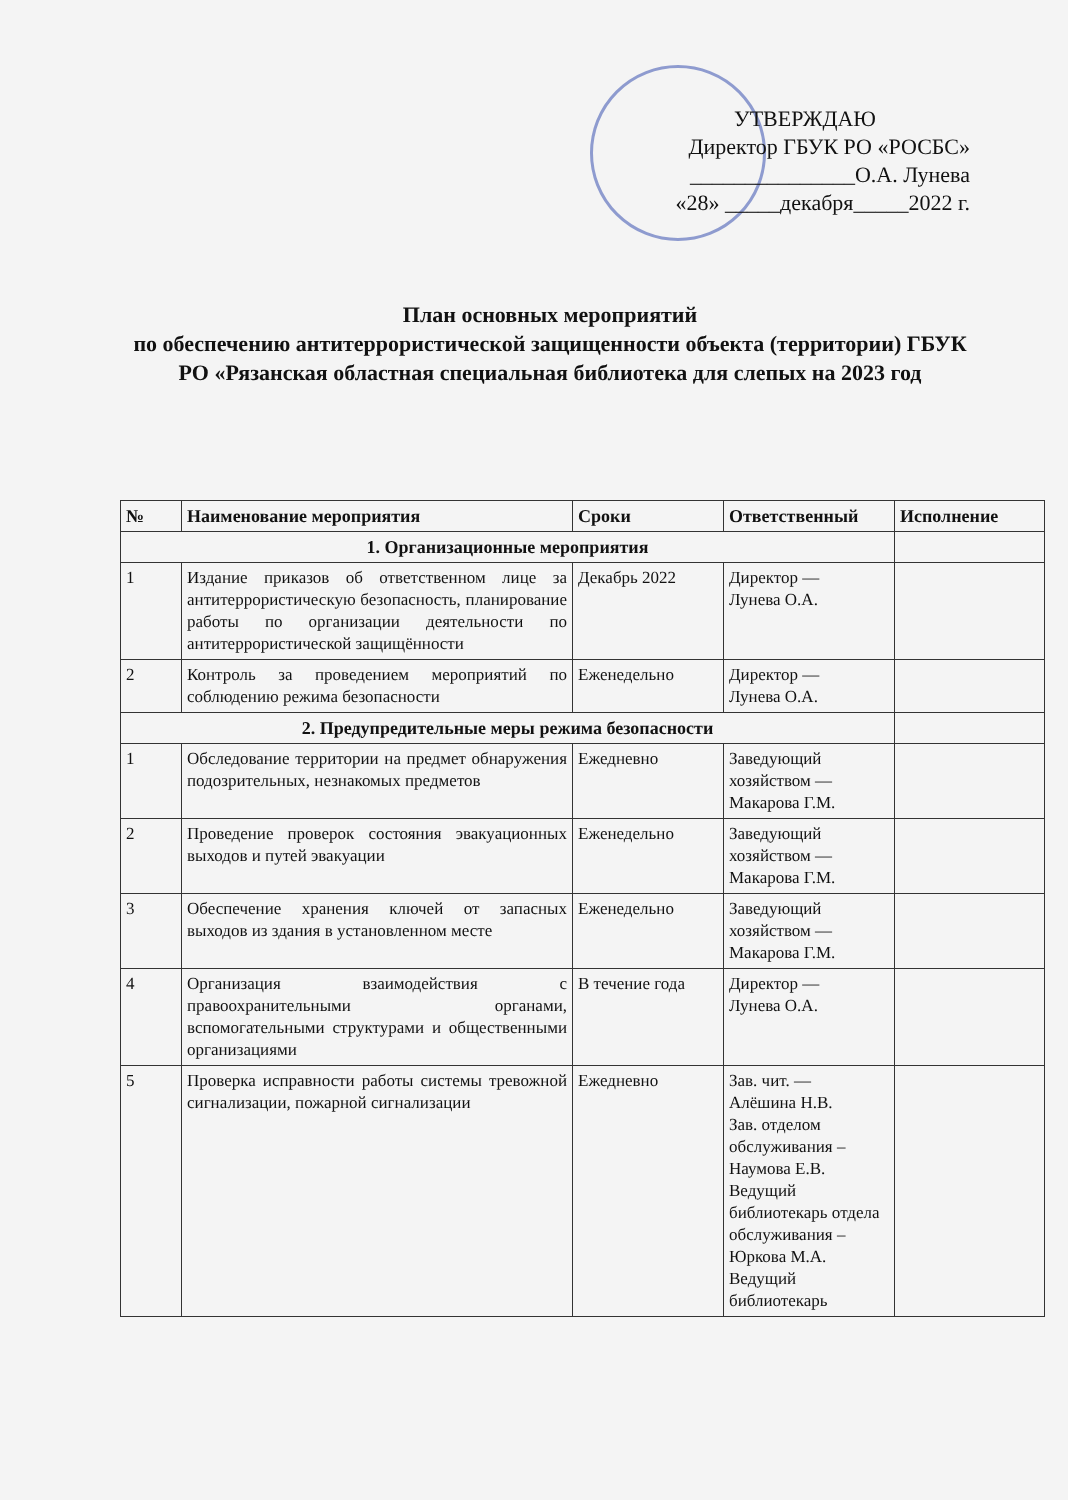УТВЕРЖДАЮ
Директор ГБУК РО «РОСБС»
_______________О.А. Лунева
«28» _____декабря_____2022 г.
План основных мероприятий
по обеспечению антитеррористической защищенности объекта (территории) ГБУК РО «Рязанская областная специальная библиотека для слепых на 2023 год
| № | Наименование мероприятия | Сроки | Ответственный | Исполнение |
| --- | --- | --- | --- | --- |
| 1. Организационные мероприятия | | | | |
| 1 | Издание приказов об ответственном лице за антитеррористическую безопасность, планирование работы по организации деятельности по антитеррористической защищённости | Декабрь 2022 | Директор — Лунева О.А. | |
| 2 | Контроль за проведением мероприятий по соблюдению режима безопасности | Еженедельно | Директор — Лунева О.А. | |
| 2. Предупредительные меры режима безопасности | | | | |
| 1 | Обследование территории на предмет обнаружения подозрительных, незнакомых предметов | Ежедневно | Заведующий хозяйством — Макарова Г.М. | |
| 2 | Проведение проверок состояния эвакуационных выходов и путей эвакуации | Еженедельно | Заведующий хозяйством — Макарова Г.М. | |
| 3 | Обеспечение хранения ключей от запасных выходов из здания в установленном месте | Еженедельно | Заведующий хозяйством — Макарова Г.М. | |
| 4 | Организация взаимодействия с правоохранительными органами, вспомогательными структурами и общественными организациями | В течение года | Директор — Лунева О.А. | |
| 5 | Проверка исправности работы системы тревожной сигнализации, пожарной сигнализации | Ежедневно | Зав. чит. — Алёшина Н.В. Зав. отделом обслуживания – Наумова Е.В. Ведущий библиотекарь отдела обслуживания – Юркова М.А. Ведущий библиотекарь | |